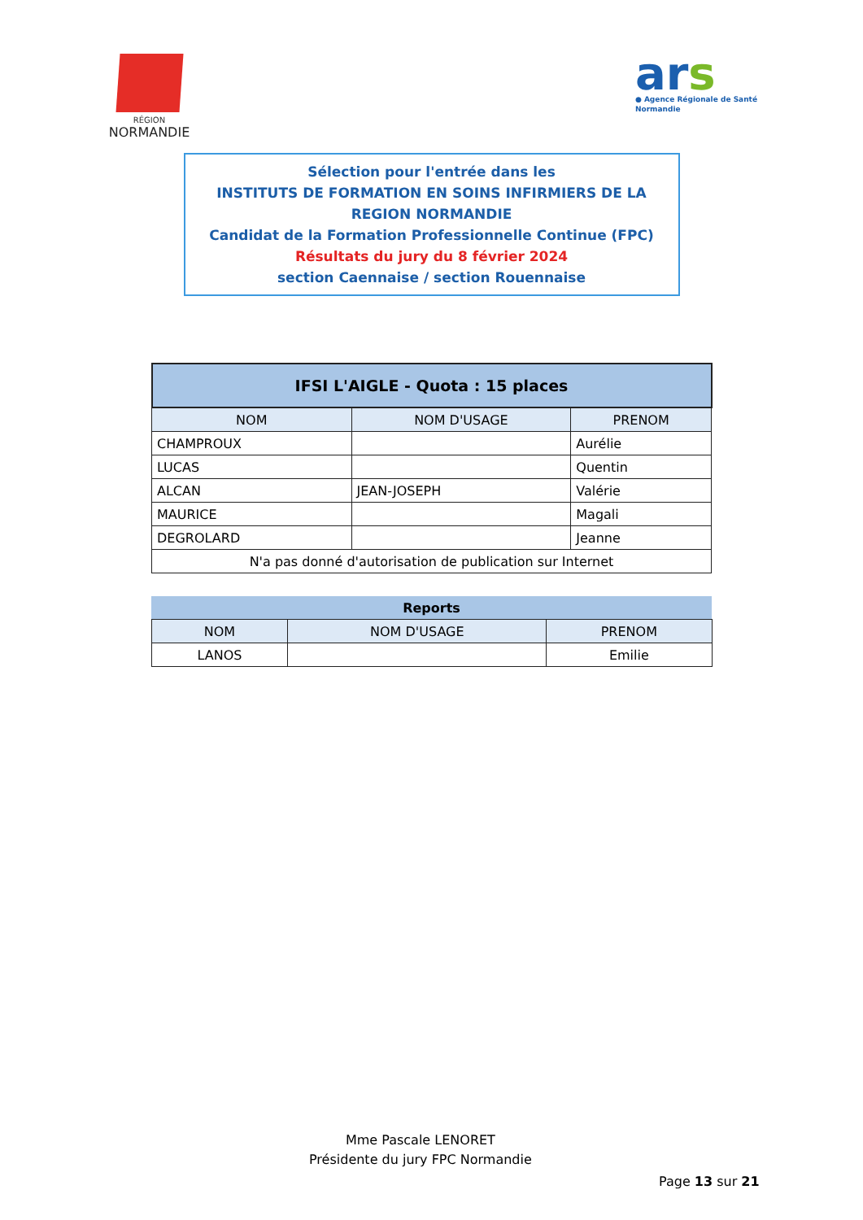RÉGION
NORMANDIE
ars
● Agence Régionale de Santé
Normandie
Sélection pour l'entrée dans les
INSTITUTS DE FORMATION EN SOINS INFIRMIERS DE LA REGION NORMANDIE
Candidat de la Formation Professionnelle Continue (FPC)
Résultats du jury du 8 février 2024
section Caennaise / section Rouennaise
| IFSI L'AIGLE - Quota : 15 places | | |
| --- | --- | --- |
| NOM | NOM D'USAGE | PRENOM |
| CHAMPROUX | | Aurélie |
| LUCAS | | Quentin |
| ALCAN | JEAN-JOSEPH | Valérie |
| MAURICE | | Magali |
| DEGROLARD | | Jeanne |
| N'a pas donné d'autorisation de publication sur Internet | | |
| Reports | | |
| --- | --- | --- |
| NOM | NOM D'USAGE | PRENOM |
| LANOS | | Emilie |
Mme Pascale LENORET
Présidente du jury FPC Normandie
Page 13 sur 21